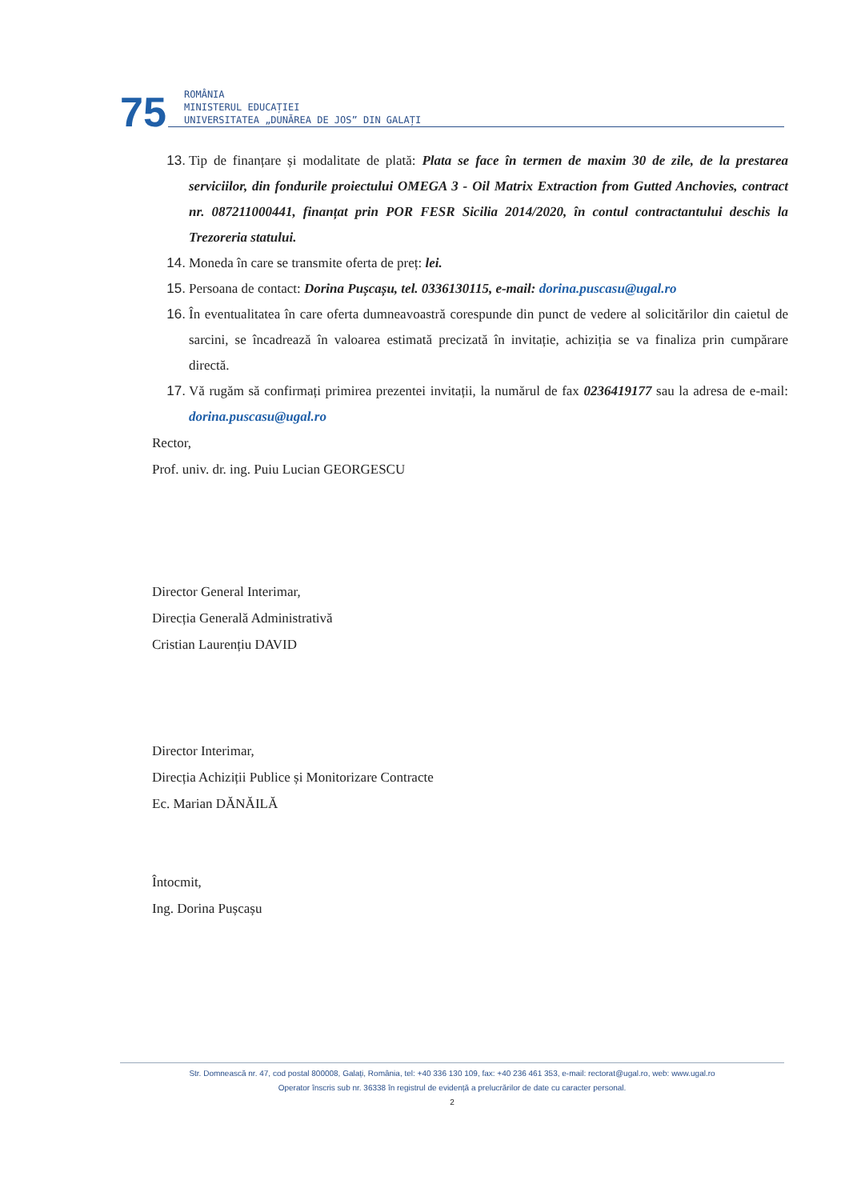75
ROMÂNIA
MINISTERUL EDUCAȚIEI
UNIVERSITATEA „DUNĂREA DE JOS” DIN GALAȚI
13. Tip de finanțare și modalitate de plată: Plata se face în termen de maxim 30 de zile, de la prestarea serviciilor, din fondurile proiectului OMEGA 3 - Oil Matrix Extraction from Gutted Anchovies, contract nr. 087211000441, finanțat prin POR FESR Sicilia 2014/2020, în contul contractantului deschis la Trezoreria statului.
14. Moneda în care se transmite oferta de preț: lei.
15. Persoana de contact: Dorina Pușcașu, tel. 0336130115, e-mail: dorina.puscasu@ugal.ro
16. În eventualitatea în care oferta dumneavoastră corespunde din punct de vedere al solicitărilor din caietul de sarcini, se încadrează în valoarea estimată precizată în invitație, achiziția se va finaliza prin cumpărare directă.
17. Vă rugăm să confirmați primirea prezentei invitații, la numărul de fax 0236419177 sau la adresa de e-mail: dorina.puscasu@ugal.ro
Rector,
Prof. univ. dr. ing. Puiu Lucian GEORGESCU
Director General Interimar,
Direcția Generală Administrativă
Cristian Laurențiu DAVID
Director Interimar,
Direcția Achiziții Publice și Monitorizare Contracte
Ec. Marian DĂNĂILĂ
Întocmit,
Ing. Dorina Pușcașu
Str. Domnească nr. 47, cod postal 800008, Galați, România, tel: +40 336 130 109, fax: +40 236 461 353, e-mail: rectorat@ugal.ro, web: www.ugal.ro
Operator înscris sub nr. 36338 în registrul de evidență a prelucrărilor de date cu caracter personal.
2